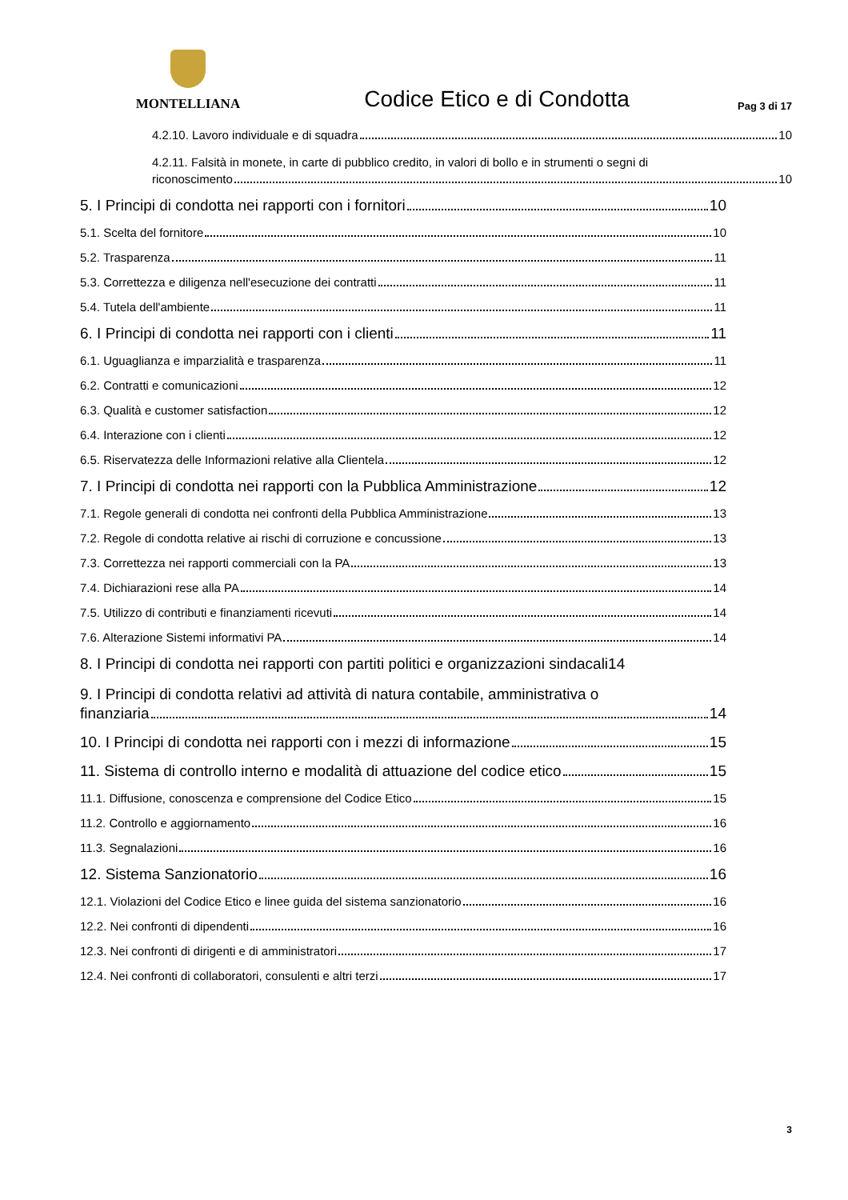MONTELLIANA
Codice Etico e di Condotta
Pag 3 di 17
4.2.10. Lavoro individuale e di squadra 10
4.2.11. Falsità in monete, in carte di pubblico credito, in valori di bollo e in strumenti o segni di
riconoscimento 10
5. I Principi di condotta nei rapporti con i fornitori 10
5.1. Scelta del fornitore 10
5.2. Trasparenza 11
5.3. Correttezza e diligenza nell'esecuzione dei contratti 11
5.4. Tutela dell'ambiente 11
6. I Principi di condotta nei rapporti con i clienti 11
6.1. Uguaglianza e imparzialità e trasparenza 11
6.2. Contratti e comunicazioni 12
6.3. Qualità e customer satisfaction 12
6.4. Interazione con i clienti 12
6.5. Riservatezza delle Informazioni relative alla Clientela 12
7. I Principi di condotta nei rapporti con la Pubblica Amministrazione 12
7.1. Regole generali di condotta nei confronti della Pubblica Amministrazione 13
7.2. Regole di condotta relative ai rischi di corruzione e concussione 13
7.3. Correttezza nei rapporti commerciali con la PA 13
7.4. Dichiarazioni rese alla PA 14
7.5. Utilizzo di contributi e finanziamenti ricevuti 14
7.6. Alterazione Sistemi informativi PA 14
8. I Principi di condotta nei rapporti con partiti politici e organizzazioni sindacali 14
9. I Principi di condotta relativi ad attività di natura contabile, amministrativa o
finanziaria 14
10. I Principi di condotta nei rapporti con i mezzi di informazione 15
11. Sistema di controllo interno e modalità di attuazione del codice etico 15
11.1. Diffusione, conoscenza e comprensione del Codice Etico 15
11.2. Controllo e aggiornamento 16
11.3. Segnalazioni 16
12. Sistema Sanzionatorio 16
12.1. Violazioni del Codice Etico e linee guida del sistema sanzionatorio 16
12.2. Nei confronti di dipendenti 16
12.3. Nei confronti di dirigenti e di amministratori 17
12.4. Nei confronti di collaboratori, consulenti e altri terzi 17
3